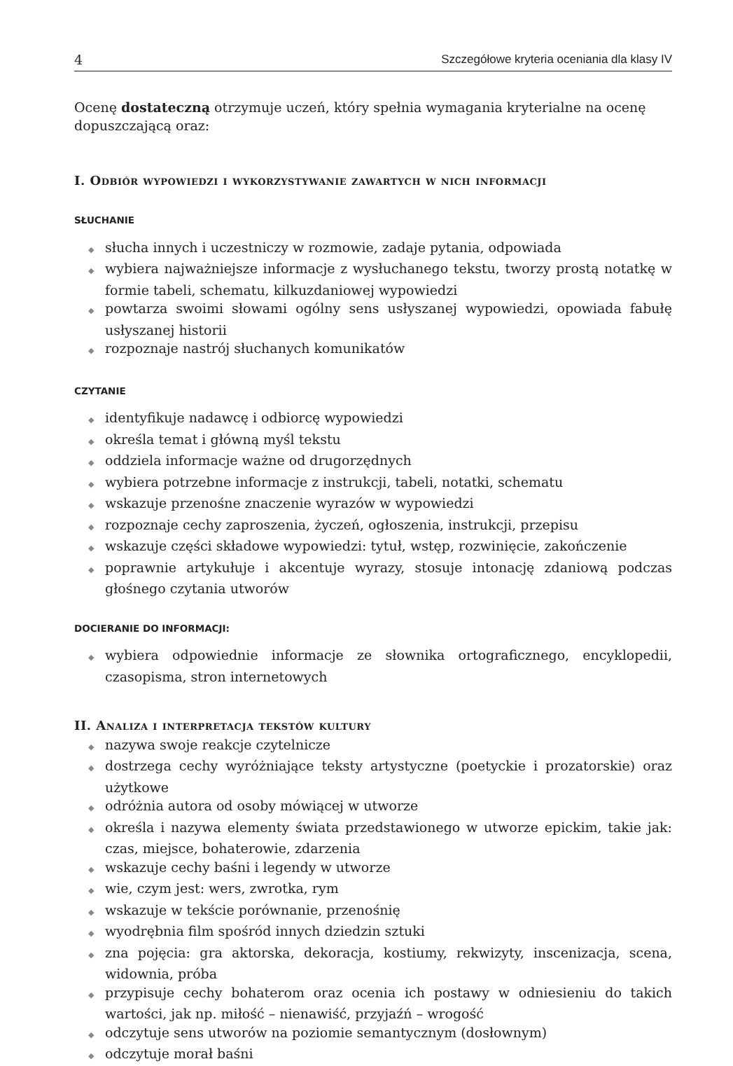4 Szczegółowe kryteria oceniania dla klasy IV
Ocenę dostateczną otrzymuje uczeń, który spełnia wymagania kryterialne na ocenę dopuszczającą oraz:
I. Odbiór wypowiedzi i wykorzystywanie zawartych w nich informacji
SŁUCHANIE
◆ słucha innych i uczestniczy w rozmowie, zadaje pytania, odpowiada
◆ wybiera najważniejsze informacje z wysłuchanego tekstu, tworzy prostą notatkę w formie tabeli, schematu, kilkuzdaniowej wypowiedzi
◆ powtarza swoimi słowami ogólny sens usłyszanej wypowiedzi, opowiada fabułę usłyszanej historii
◆ rozpoznaje nastrój słuchanych komunikatów
CZYTANIE
◆ identyfikuje nadawcę i odbiorcę wypowiedzi
◆ określa temat i główną myśl tekstu
◆ oddziela informacje ważne od drugorzędnych
◆ wybiera potrzebne informacje z instrukcji, tabeli, notatki, schematu
◆ wskazuje przenośne znaczenie wyrazów w wypowiedzi
◆ rozpoznaje cechy zaproszenia, życzeń, ogłoszenia, instrukcji, przepisu
◆ wskazuje części składowe wypowiedzi: tytuł, wstęp, rozwinięcie, zakończenie
◆ poprawnie artykułuje i akcentuje wyrazy, stosuje intonację zdaniową podczas głośnego czytania utworów
DOCIERANIE DO INFORMACJI:
◆ wybiera odpowiednie informacje ze słownika ortograficznego, encyklopedii, czasopisma, stron internetowych
II. Analiza i interpretacja tekstów kultury
◆ nazywa swoje reakcje czytelnicze
◆ dostrzega cechy wyróżniające teksty artystyczne (poetyckie i prozatorskie) oraz użytkowe
◆ odróżnia autora od osoby mówiącej w utworze
◆ określa i nazywa elementy świata przedstawionego w utworze epickim, takie jak: czas, miejsce, bohaterowie, zdarzenia
◆ wskazuje cechy baśni i legendy w utworze
◆ wie, czym jest: wers, zwrotka, rym
◆ wskazuje w tekście porównanie, przenośnię
◆ wyodrębnia film spośród innych dziedzin sztuki
◆ zna pojęcia: gra aktorska, dekoracja, kostiumy, rekwizyty, inscenizacja, scena, widownia, próba
◆ przypisuje cechy bohaterom oraz ocenia ich postawy w odniesieniu do takich wartości, jak np. miłość – nienawiść, przyjaźń – wrogość
◆ odczytuje sens utworów na poziomie semantycznym (dosłownym)
◆ odczytuje morał baśni